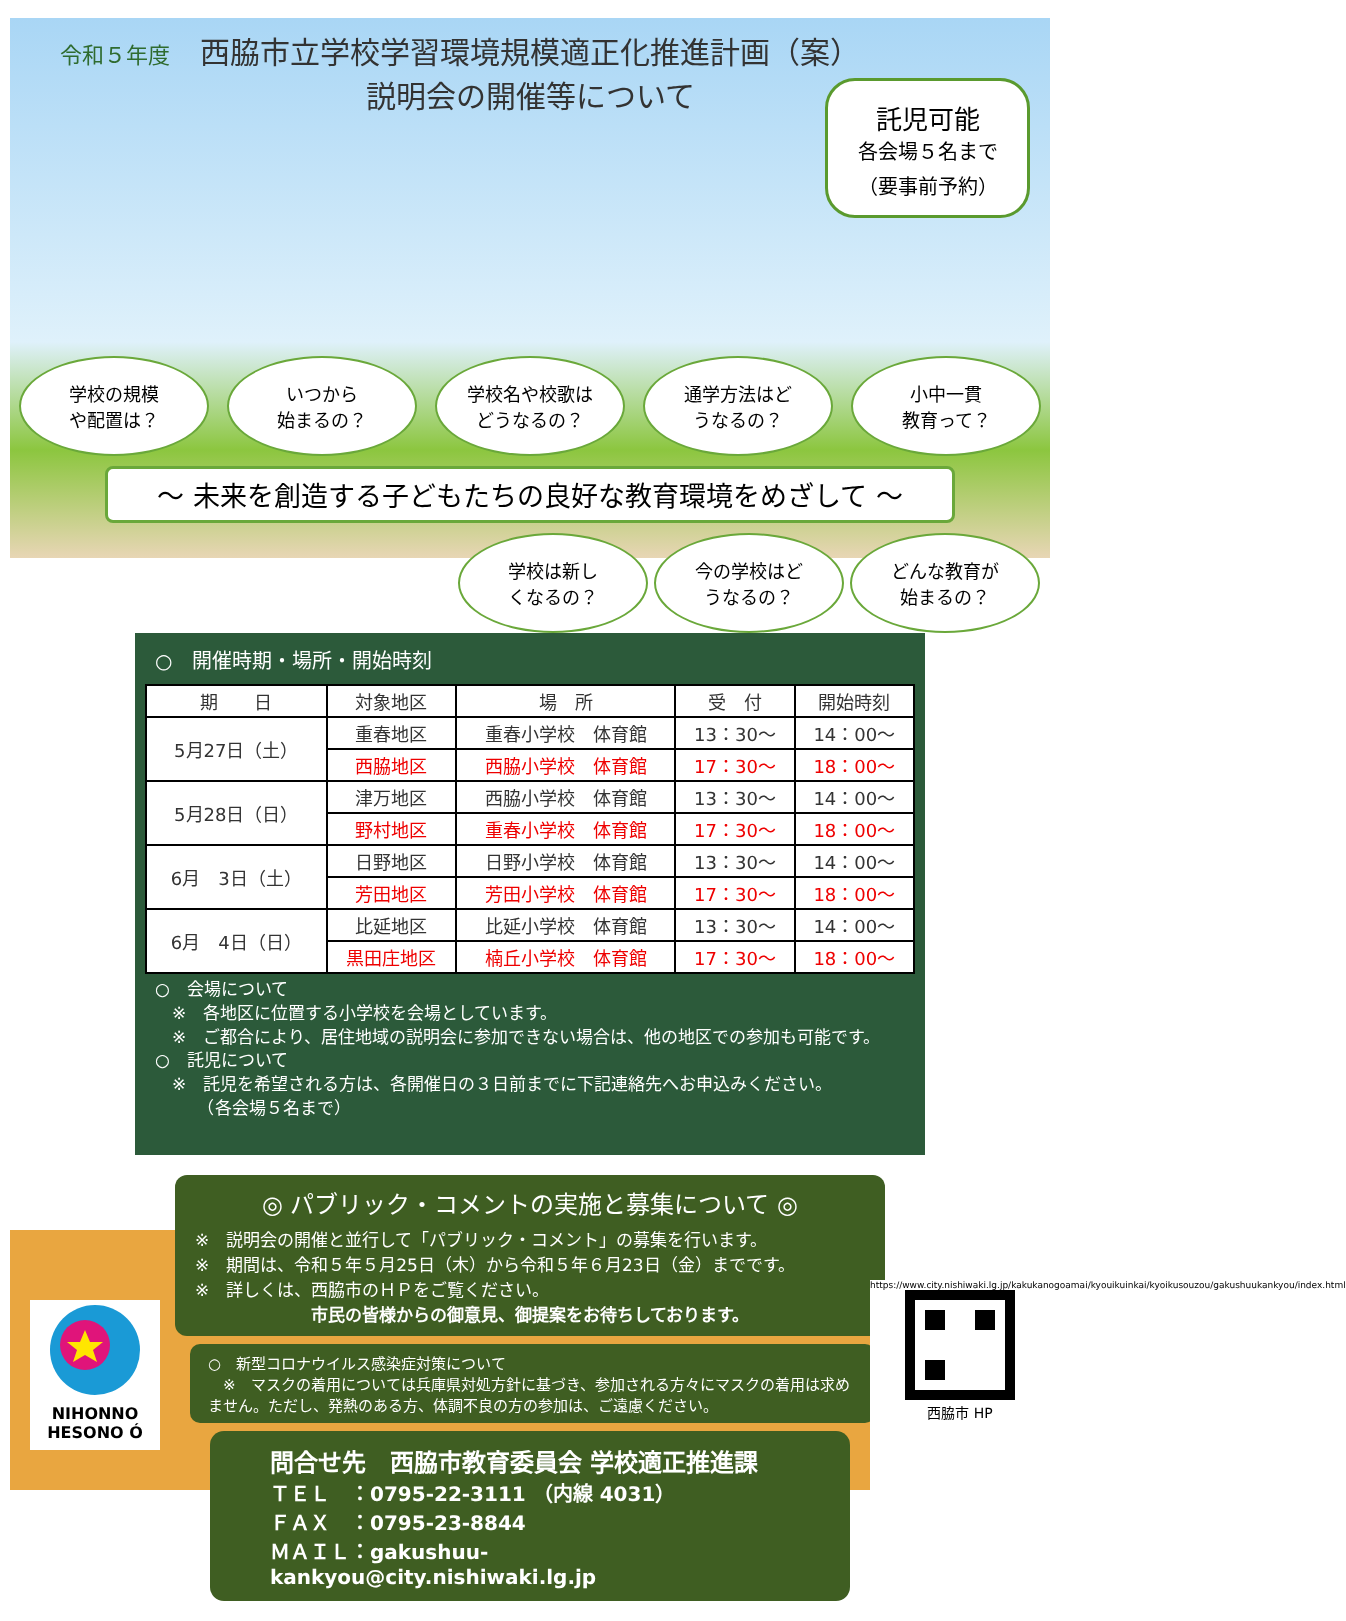令和５年度　西脇市立学校学習環境規模適正化推進計画（案）
説明会の開催等について
託児可能
各会場５名まで
（要事前予約）
学校の規模
や配置は？
いつから
始まるの？
学校名や校歌は
どうなるの？
通学方法はど
うなるの？
小中一貫
教育って？
～ 未来を創造する子どもたちの良好な教育環境をめざして ～
学校は新し
くなるの？
今の学校はど
うなるの？
どんな教育が
始まるの？
○　開催時期・場所・開始時刻
| 期 日 | 対象地区 | 場 所 | 受 付 | 開始時刻 |
| --- | --- | --- | --- | --- |
| 5月27日（土） | 重春地区 | 重春小学校 体育館 | 13：30～ | 14：00～ |
| | 西脇地区 | 西脇小学校 体育館 | 17：30～ | 18：00～ |
| 5月28日（日） | 津万地区 | 西脇小学校 体育館 | 13：30～ | 14：00～ |
| | 野村地区 | 重春小学校 体育館 | 17：30～ | 18：00～ |
| 6月 3日（土） | 日野地区 | 日野小学校 体育館 | 13：30～ | 14：00～ |
| | 芳田地区 | 芳田小学校 体育館 | 17：30～ | 18：00～ |
| 6月 4日（日） | 比延地区 | 比延小学校 体育館 | 13：30～ | 14：00～ |
| | 黒田庄地区 | 楠丘小学校 体育館 | 17：30～ | 18：00～ |
○　会場について
　※　各地区に位置する小学校を会場としています。
　※　ご都合により、居住地域の説明会に参加できない場合は、他の地区での参加も可能です。
○　託児について
　※　託児を希望される方は、各開催日の３日前までに下記連絡先へお申込みください。
　　　（各会場５名まで）
◎ パブリック・コメントの実施と募集について ◎
※　説明会の開催と並行して「パブリック・コメント」の募集を行います。
※　期間は、令和５年５月25日（木）から令和５年６月23日（金）までです。
※　詳しくは、西脇市のＨＰをご覧ください。
市民の皆様からの御意見、御提案をお待ちしております。
○　新型コロナウイルス感染症対策について
　※　マスクの着用については兵庫県対処方針に基づき、参加される方々にマスクの着用は求めません。ただし、発熱のある方、体調不良の方の参加は、ご遠慮ください。
問合せ先　西脇市教育委員会 学校適正推進課
ＴＥＬ　：0795-22-3111 （内線 4031）
ＦＡＸ　：0795-23-8844
ＭＡＩＬ：gakushuu-kankyou@city.nishiwaki.lg.jp
NIHONNO
HESONO Ó
https://www.city.nishiwaki.lg.jp/kakukanogoamai/kyouikuinkai/kyoikusouzou/gakushuukankyou/index.html
西脇市 HP